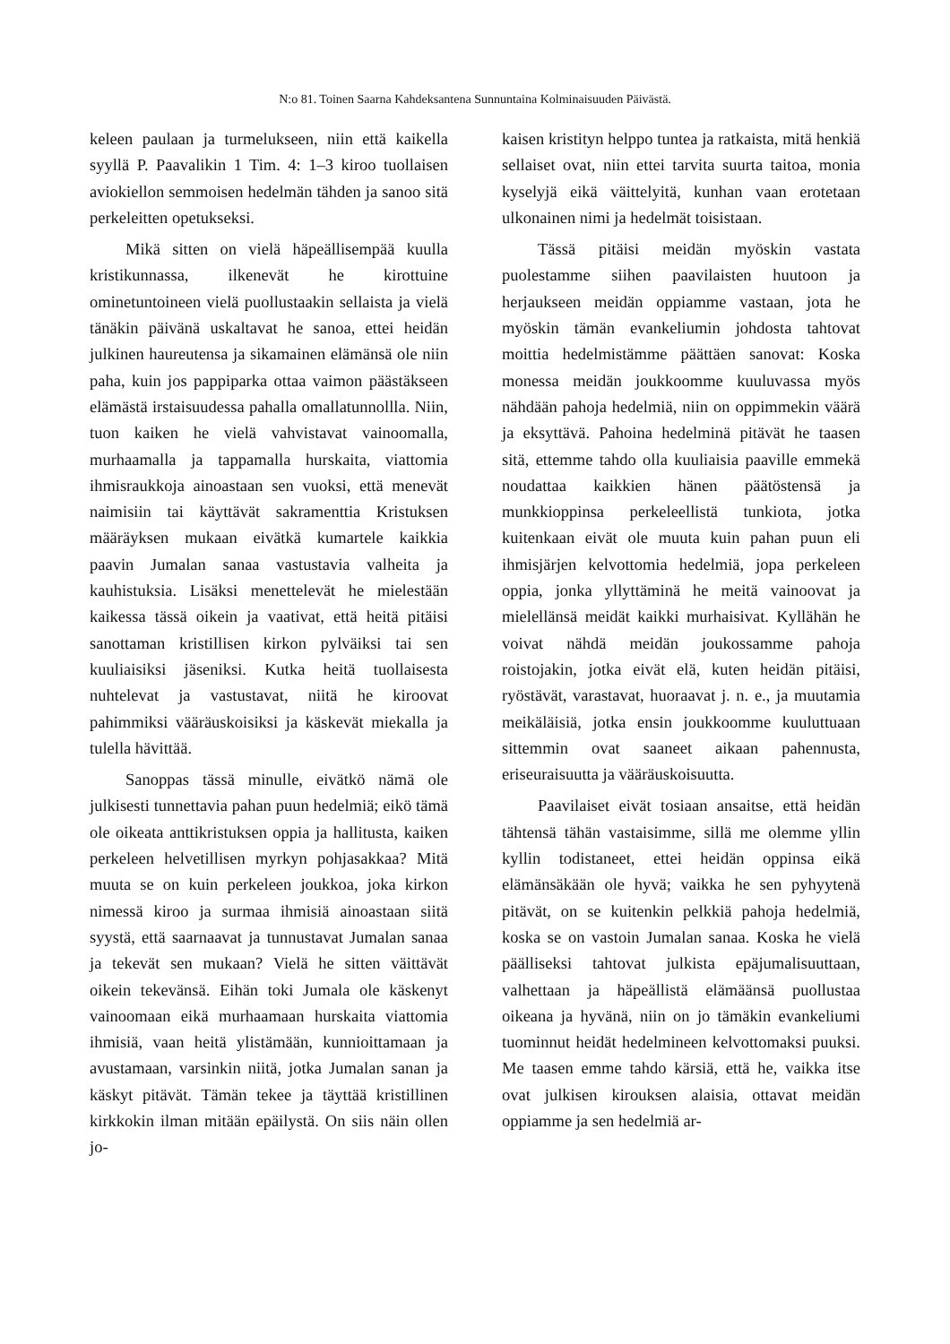N:o 81. Toinen Saarna Kahdeksantena Sunnuntaina Kolminaisuuden Päivästä.
keleen paulaan ja turmelukseen, niin että kaikella syyllä P. Paavalikin 1 Tim. 4: 1–3 kiroo tuollaisen aviokiellon semmoisen hedelmän tähden ja sanoo sitä perkeleitten opetukseksi.
Mikä sitten on vielä häpeällisempää kuulla kristikunnassa, ilkenevät he kirottuine ominetuntoineen vielä puollustaakin sellaista ja vielä tänäkin päivänä uskaltavat he sanoa, ettei heidän julkinen haureutensa ja sikamainen elämänsä ole niin paha, kuin jos pappiparka ottaa vaimon päästäkseen elämästä irstaisuudessa pahalla omallatunnollla. Niin, tuon kaiken he vielä vahvistavat vainoomalla, murhaamalla ja tappamalla hurskaita, viattomia ihmisraukkoja ainoastaan sen vuoksi, että menevät naimisiin tai käyttävät sakramenttia Kristuksen määräyksen mukaan eivätkä kumartele kaikkia paavin Jumalan sanaa vastustavia valheita ja kauhistuksia. Lisäksi menettelevät he mielestään kaikessa tässä oikein ja vaativat, että heitä pitäisi sanottaman kristillisen kirkon pylväiksi tai sen kuuliaisiksi jäseniksi. Kutka heitä tuollaisesta nuhtelevat ja vastustavat, niitä he kiroovat pahimmiksi vääräuskoisiksi ja käskevät miekalla ja tulella hävittää.
Sanoppas tässä minulle, eivätkö nämä ole julkisesti tunnettavia pahan puun hedelmiä; eikö tämä ole oikeata anttikristuksen oppia ja hallitusta, kaiken perkeleen helvetillisen myrkyn pohjasakkaa? Mitä muuta se on kuin perkeleen joukkoa, joka kirkon nimessä kiroo ja surmaa ihmisiä ainoastaan siitä syystä, että saarnaavat ja tunnustavat Jumalan sanaa ja tekevät sen mukaan? Vielä he sitten väittävät oikein tekevänsä. Eihän toki Jumala ole käskenyt vainoomaan eikä murhaamaan hurskaita viattomia ihmisiä, vaan heitä ylistämään, kunnioittamaan ja avustamaan, varsinkin niitä, jotka Jumalan sanan ja käskyt pitävät. Tämän tekee ja täyttää kristillinen kirkkokin ilman mitään epäilystä. On siis näin ollen jo-
kaisen kristityn helppo tuntea ja ratkaista, mitä henkiä sellaiset ovat, niin ettei tarvita suurta taitoa, monia kyselyjä eikä väittelyitä, kunhan vaan erotetaan ulkonainen nimi ja hedelmät toisistaan.
Tässä pitäisi meidän myöskin vastata puolestamme siihen paavilaisten huutoon ja herjaukseen meidän oppiamme vastaan, jota he myöskin tämän evankeliumin johdosta tahtovat moittia hedelmistämme päättäen sanovat: Koska monessa meidän joukkoomme kuuluvassa myös nähdään pahoja hedelmiä, niin on oppimmekin väärä ja eksyttävä. Pahoina hedelminä pitävät he taasen sitä, ettemme tahdo olla kuuliaisia paaville emmekä noudattaa kaikkien hänen päätöstensä ja munkkioppinsa perkeleellistä tunkiota, jotka kuitenkaan eivät ole muuta kuin pahan puun eli ihmisjärjen kelvottomia hedelmiä, jopa perkeleen oppia, jonka yllyttäminä he meitä vainoovat ja mielellänsä meidät kaikki murhaisivat. Kyllähän he voivat nähdä meidän joukossamme pahoja roistojakin, jotka eivät elä, kuten heidän pitäisi, ryöstävät, varastavat, huoraavat j. n. e., ja muutamia meikäläisiä, jotka ensin joukkoomme kuuluttuaan sittemmin ovat saaneet aikaan pahennusta, eriseuraisuutta ja vääräuskoisuutta.
Paavilaiset eivät tosiaan ansaitse, että heidän tähtensä tähän vastaisimme, sillä me olemme yllin kyllin todistaneet, ettei heidän oppinsa eikä elämänsäkään ole hyvä; vaikka he sen pyhyytenä pitävät, on se kuitenkin pelkkiä pahoja hedelmiä, koska se on vastoin Jumalan sanaa. Koska he vielä päälliseksi tahtovat julkista epäjumalisuuttaan, valhettaan ja häpeällistä elämäänsä puollustaa oikeana ja hyvänä, niin on jo tämäkin evankeliumi tuominnut heidät hedelmineen kelvottomaksi puuksi. Me taasen emme tahdo kärsiä, että he, vaikka itse ovat julkisen kirouksen alaisia, ottavat meidän oppiamme ja sen hedelmiä ar-